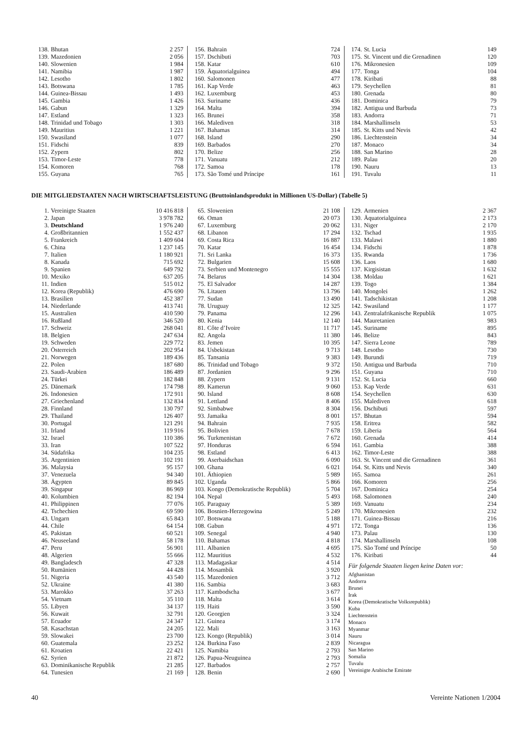| 138. | Bhutan | 2 257 |
| 139. | Mazedonien | 2 056 |
| 140. | Slowenien | 1 984 |
| 141. | Namibia | 1 987 |
| 142. | Lesotho | 1 802 |
| 143. | Botswana | 1 785 |
| 144. | Guinea-Bissau | 1 493 |
| 145. | Gambia | 1 426 |
| 146. | Gabun | 1 329 |
| 147. | Estland | 1 323 |
| 148. | Trinidad und Tobago | 1 303 |
| 149. | Mauritius | 1 221 |
| 150. | Swasiland | 1 077 |
| 151. | Fidschi | 839 |
| 152. | Zypern | 802 |
| 153. | Timor-Leste | 778 |
| 154. | Komoren | 768 |
| 155. | Guyana | 765 |
| 156. | Bahrain | 724 |
| 157. | Dschibuti | 703 |
| 158. | Katar | 610 |
| 159. | Äquatorialguinea | 494 |
| 160. | Salomonen | 477 |
| 161. | Kap Verde | 463 |
| 162. | Luxemburg | 453 |
| 163. | Suriname | 436 |
| 164. | Malta | 394 |
| 165. | Brunei | 358 |
| 166. | Malediven | 318 |
| 167. | Bahamas | 314 |
| 168. | Island | 290 |
| 169. | Barbados | 270 |
| 170. | Belize | 256 |
| 171. | Vanuatu | 212 |
| 172. | Samoa | 178 |
| 173. | São Tomé und Príncipe | 161 |
| 174. | St. Lucia | 149 |
| 175. | St. Vincent und die Grenadinen | 120 |
| 176. | Mikronesien | 109 |
| 177. | Tonga | 104 |
| 178. | Kiribati | 88 |
| 179. | Seychellen | 81 |
| 180. | Grenada | 80 |
| 181. | Dominica | 79 |
| 182. | Antigua und Barbuda | 73 |
| 183. | Andorra | 71 |
| 184. | Marshallinseln | 53 |
| 185. | St. Kitts und Nevis | 42 |
| 186. | Liechtenstein | 34 |
| 187. | Monaco | 34 |
| 188. | San Marino | 28 |
| 189. | Palau | 20 |
| 190. | Nauru | 13 |
| 191. | Tuvalu | 11 |
DIE MITGLIEDSTAATEN NACH WIRTSCHAFTSLEISTUNG (Bruttoinlandsprodukt in Millionen US-Dollar) (Tabelle 5)
| 1. | Vereinigte Staaten | 10 416 818 |
| 2. | Japan | 3 978 782 |
| 3. | Deutschland | 1 976 240 |
| 4. | Großbritannien | 1 552 437 |
| 5. | Frankreich | 1 409 604 |
| 6. | China | 1 237 145 |
| 7. | Italien | 1 180 921 |
| 8. | Kanada | 715 692 |
| 9. | Spanien | 649 792 |
| 10. | Mexiko | 637 205 |
| 11. | Indien | 515 012 |
| 12. | Korea (Republik) | 476 690 |
| 13. | Brasilien | 452 387 |
| 14. | Niederlande | 413 741 |
| 15. | Australien | 410 590 |
| 16. | Rußland | 346 520 |
| 17. | Schweiz | 268 041 |
| 18. | Belgien | 247 634 |
| 19. | Schweden | 229 772 |
| 20. | Österreich | 202 954 |
| 21. | Norwegen | 189 436 |
| 22. | Polen | 187 680 |
| 23. | Saudi-Arabien | 186 489 |
| 24. | Türkei | 182 848 |
| 25. | Dänemark | 174 798 |
| 26. | Indonesien | 172 911 |
| 27. | Griechenland | 132 834 |
| 28. | Finnland | 130 797 |
| 29. | Thailand | 126 407 |
| 30. | Portugal | 121 291 |
| 31. | Irland | 119 916 |
| 32. | Israel | 110 386 |
| 33. | Iran | 107 522 |
| 34. | Südafrika | 104 235 |
| 35. | Argentinien | 102 191 |
| 36. | Malaysia | 95 157 |
| 37. | Venezuela | 94 340 |
| 38. | Ägypten | 89 845 |
| 39. | Singapur | 86 969 |
| 40. | Kolumbien | 82 194 |
| 41. | Philippinen | 77 076 |
| 42. | Tschechien | 69 590 |
| 43. | Ungarn | 65 843 |
| 44. | Chile | 64 154 |
| 45. | Pakistan | 60 521 |
| 46. | Neuseeland | 58 178 |
| 47. | Peru | 56 901 |
| 48. | Algerien | 55 666 |
| 49. | Bangladesch | 47 328 |
| 50. | Rumänien | 44 428 |
| 51. | Nigeria | 43 540 |
| 52. | Ukraine | 41 380 |
| 53. | Marokko | 37 263 |
| 54. | Vietnam | 35 110 |
| 55. | Libyen | 34 137 |
| 56. | Kuwait | 32 791 |
| 57. | Ecuador | 24 347 |
| 58. | Kasachstan | 24 205 |
| 59. | Slowakei | 23 700 |
| 60. | Guatemala | 23 252 |
| 61. | Kroatien | 22 421 |
| 62. | Syrien | 21 872 |
| 63. | Dominikanische Republik | 21 285 |
| 64. | Tunesien | 21 169 |
| 65. | Slowenien | 21 108 |
| 66. | Oman | 20 073 |
| 67. | Luxemburg | 20 062 |
| 68. | Libanon | 17 294 |
| 69. | Costa Rica | 16 887 |
| 70. | Katar | 16 454 |
| 71. | Sri Lanka | 16 373 |
| 72. | Bulgarien | 15 608 |
| 73. | Serbien und Montenegro | 15 555 |
| 74. | Belarus | 14 304 |
| 75. | El Salvador | 14 287 |
| 76. | Litauen | 13 796 |
| 77. | Sudan | 13 490 |
| 78. | Uruguay | 12 325 |
| 79. | Panama | 12 296 |
| 80. | Kenia | 12 140 |
| 81. | Côte d’Ivoire | 11 717 |
| 82. | Angola | 11 380 |
| 83. | Jemen | 10 395 |
| 84. | Usbekistan | 9 713 |
| 85. | Tansania | 9 383 |
| 86. | Trinidad und Tobago | 9 372 |
| 87. | Jordanien | 9 296 |
| 88. | Zypern | 9 131 |
| 89. | Kamerun | 9 060 |
| 90. | Island | 8 608 |
| 91. | Lettland | 8 406 |
| 92. | Simbabwe | 8 304 |
| 93. | Jamaika | 8 001 |
| 94. | Bahrain | 7 935 |
| 95. | Bolivien | 7 678 |
| 96. | Turkmenistan | 7 672 |
| 97. | Honduras | 6 594 |
| 98. | Estland | 6 413 |
| 99. | Aserbaidschan | 6 090 |
| 100. | Ghana | 6 021 |
| 101. | Äthiopien | 5 989 |
| 102. | Uganda | 5 866 |
| 103. | Kongo (Demokratische Republik) | 5 704 |
| 104. | Nepal | 5 493 |
| 105. | Paraguay | 5 389 |
| 106. | Bosnien-Herzegowina | 5 249 |
| 107. | Botswana | 5 188 |
| 108. | Gabun | 4 971 |
| 109. | Senegal | 4 940 |
| 110. | Bahamas | 4 818 |
| 111. | Albanien | 4 695 |
| 112. | Mauritius | 4 532 |
| 113. | Madagaskar | 4 514 |
| 114. | Mosambik | 3 920 |
| 115. | Mazedonien | 3 712 |
| 116. | Sambia | 3 683 |
| 117. | Kambodscha | 3 677 |
| 118. | Malta | 3 614 |
| 119. | Haiti | 3 590 |
| 120. | Georgien | 3 324 |
| 121. | Guinea | 3 174 |
| 122. | Mali | 3 163 |
| 123. | Kongo (Republik) | 3 014 |
| 124. | Burkina Faso | 2 839 |
| 125. | Namibia | 2 793 |
| 126. | Papua-Neuguinea | 2 793 |
| 127. | Barbados | 2 757 |
| 128. | Benin | 2 690 |
| 129. | Armenien | 2 367 |
| 130. | Äquatorialguinea | 2 173 |
| 131. | Niger | 2 170 |
| 132. | Tschad | 1 935 |
| 133. | Malawi | 1 880 |
| 134. | Fidschi | 1 878 |
| 135. | Rwanda | 1 736 |
| 136. | Laos | 1 680 |
| 137. | Kirgisistan | 1 632 |
| 138. | Moldau | 1 621 |
| 139. | Togo | 1 384 |
| 140. | Mongolei | 1 262 |
| 141. | Tadschikistan | 1 208 |
| 142. | Swasiland | 1 177 |
| 143. | Zentralafrikanische Republik | 1 075 |
| 144. | Mauretanien | 983 |
| 145. | Suriname | 895 |
| 146. | Belize | 843 |
| 147. | Sierra Leone | 789 |
| 148. | Lesotho | 730 |
| 149. | Burundi | 719 |
| 150. | Antigua und Barbuda | 710 |
| 151. | Guyana | 710 |
| 152. | St. Lucia | 660 |
| 153. | Kap Verde | 631 |
| 154. | Seychellen | 630 |
| 155. | Malediven | 618 |
| 156. | Dschibuti | 597 |
| 157. | Bhutan | 594 |
| 158. | Eritrea | 582 |
| 159. | Liberia | 564 |
| 160. | Grenada | 414 |
| 161. | Gambia | 388 |
| 162. | Timor-Leste | 388 |
| 163. | St. Vincent und die Grenadinen | 361 |
| 164. | St. Kitts und Nevis | 340 |
| 165. | Samoa | 261 |
| 166. | Komoren | 256 |
| 167. | Dominica | 254 |
| 168. | Salomonen | 240 |
| 169. | Vanuatu | 234 |
| 170. | Mikronesien | 232 |
| 171. | Guinea-Bissau | 216 |
| 172. | Tonga | 136 |
| 173. | Palau | 130 |
| 174. | Marshallinseln | 108 |
| 175. | São Tomé und Príncipe | 50 |
| 176. | Kiribati | 44 |
Für folgende Staaten liegen keine Daten vor:
Afghanistan
Andorra
Brunei
Irak
Korea (Demokratische Volksrepublik)
Kuba
Liechtenstein
Monaco
Myanmar
Nauru
Nicaragua
San Marino
Somalia
Tuvalu
Vereinigte Arabische Emirate
40 Vereinte Nationen 1/2004